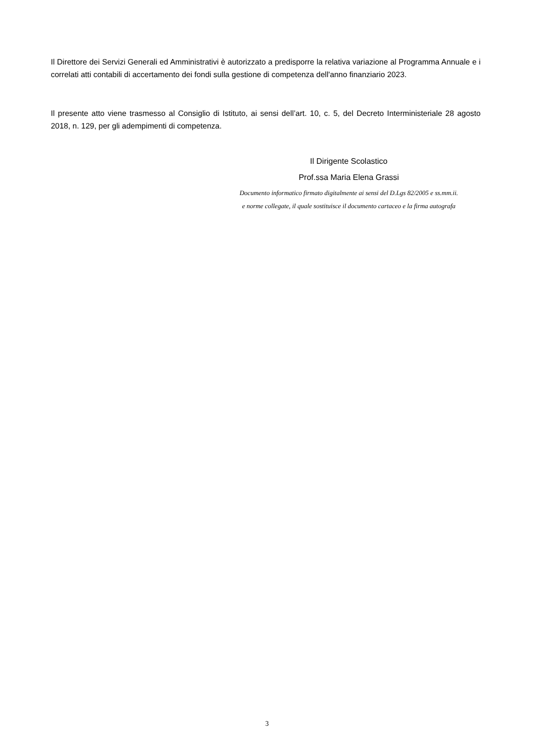Il Direttore dei Servizi Generali ed Amministrativi è autorizzato a predisporre la relativa variazione al Programma Annuale e i correlati atti contabili di accertamento dei fondi sulla gestione di competenza dell'anno finanziario 2023.
Il presente atto viene trasmesso al Consiglio di Istituto, ai sensi dell’art. 10, c. 5, del Decreto Interministeriale 28 agosto 2018, n. 129, per gli adempimenti di competenza.
Il Dirigente Scolastico
Prof.ssa Maria Elena Grassi
Documento informatico firmato digitalmente ai sensi del D.Lgs 82/2005 e ss.mm.ii.
e norme collegate, il quale sostituisce il documento cartaceo e la firma autografa
3